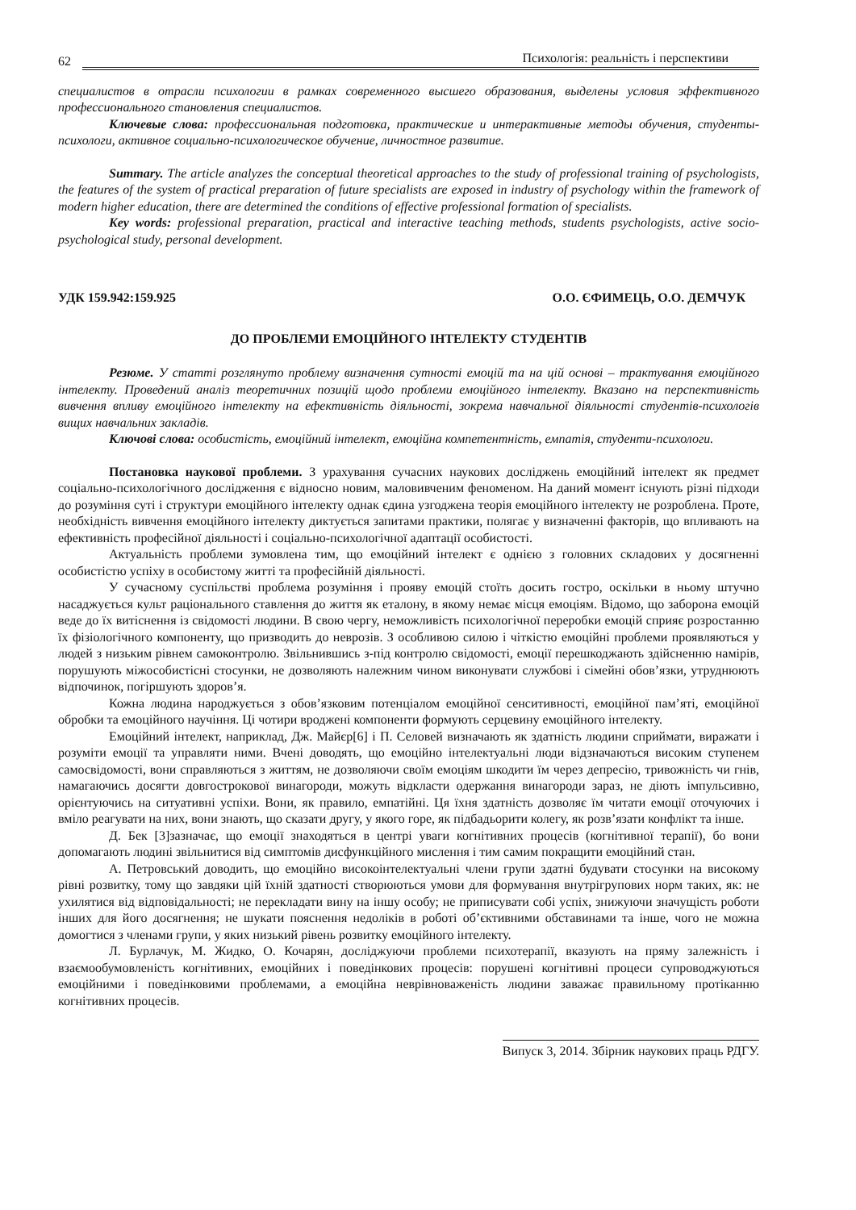62 Психологія: реальність і перспективи
специалистов в отрасли психологии в рамках современного высшего образования, выделены условия эффективного профессионального становления специалистов.
Ключевые слова: профессиональная подготовка, практические и интерактивные методы обучения, студенты-психологи, активное социально-психологическое обучение, личностное развитие.
Summary. The article analyzes the conceptual theoretical approaches to the study of professional training of psychologists, the features of the system of practical preparation of future specialists are exposed in industry of psychology within the framework of modern higher education, there are determined the conditions of effective professional formation of specialists.
Key words: professional preparation, practical and interactive teaching methods, students psychologists, active socio-psychological study, personal development.
УДК 159.942:159.925 О.О. ЄФИМЕЦЬ, О.О. ДЕМЧУК
ДО ПРОБЛЕМИ ЕМОЦІЙНОГО ІНТЕЛЕКТУ СТУДЕНТІВ
Резюме. У статті розглянуто проблему визначення сутності емоцій та на цій основі – трактування емоційного інтелекту. Проведений аналіз теоретичних позицій щодо проблеми емоційного інтелекту. Вказано на перспективність вивчення впливу емоційного інтелекту на ефективність діяльності, зокрема навчальної діяльності студентів-психологів вищих навчальних закладів.
Ключові слова: особистість, емоційний інтелект, емоційна компетентність, емпатія, студенти-психологи.
Постановка наукової проблеми. З урахування сучасних наукових досліджень емоційний інтелект як предмет соціально-психологічного дослідження є відносно новим, маловивченим феноменом. На даний момент існують різні підходи до розуміння суті і структури емоційного інтелекту однак єдина узгоджена теорія емоційного інтелекту не розроблена. Проте, необхідність вивчення емоційного інтелекту диктується запитами практики, полягає у визначенні факторів, що впливають на ефективність професійної діяльності і соціально-психологічної адаптації особистості.
Актуальність проблеми зумовлена тим, що емоційний інтелект є однією з головних складових у досягненні особистістю успіху в особистому житті та професійній діяльності.
У сучасному суспільстві проблема розуміння і прояву емоцій стоїть досить гостро, оскільки в ньому штучно насаджується культ раціонального ставлення до життя як еталону, в якому немає місця емоціям. Відомо, що заборона емоцій веде до їх витіснення із свідомості людини. В свою чергу, неможливість психологічної переробки емоцій сприяє розростанню їх фізіологічного компоненту, що призводить до неврозів. З особливою силою і чіткістю емоційні проблеми проявляються у людей з низьким рівнем самоконтролю. Звільнившись з-під контролю свідомості, емоції перешкоджають здійсненню намірів, порушують міжособистісні стосунки, не дозволяють належним чином виконувати службові і сімейні обов’язки, утруднюють відпочинок, погіршують здоров’я.
Кожна людина народжується з обов’язковим потенціалом емоційної сенситивності, емоційної пам’яті, емоційної обробки та емоційного научіння. Ці чотири вроджені компоненти формують серцевину емоційного інтелекту.
Емоційний інтелект, наприклад, Дж. Майєр[6] і П. Селовей визначають як здатність людини сприймати, виражати і розуміти емоції та управляти ними. Вчені доводять, що емоційно інтелектуальні люди відзначаються високим ступенем самосвідомості, вони справляються з життям, не дозволяючи своїм емоціям шкодити їм через депресію, тривожність чи гнів, намагаючись досягти довгострокової винагороди, можуть відкласти одержання винагороди зараз, не діють імпульсивно, орієнтуючись на ситуативні успіхи. Вони, як правило, емпатійні. Ця їхня здатність дозволяє їм читати емоції оточуючих і вміло реагувати на них, вони знають, що сказати другу, у якого горе, як підбадьорити колегу, як розв’язати конфлікт та інше.
Д. Бек [3]зазначає, що емоції знаходяться в центрі уваги когнітивних процесів (когнітивної терапії), бо вони допомагають людині звільнитися від симптомів дисфункційного мислення і тим самим покращити емоційний стан.
А. Петровський доводить, що емоційно високоінтелектуальні члени групи здатні будувати стосунки на високому рівні розвитку, тому що завдяки цій їхній здатності створюються умови для формування внутрігрупових норм таких, як: не ухилятися від відповідальності; не перекладати вину на іншу особу; не приписувати собі успіх, знижуючи значущість роботи інших для його досягнення; не шукати пояснення недоліків в роботі об’єктивними обставинами та інше, чого не можна домогтися з членами групи, у яких низький рівень розвитку емоційного інтелекту.
Л. Бурлачук, М. Жидко, О. Кочарян, досліджуючи проблеми психотерапії, вказують на пряму залежність і взаємообумовленість когнітивних, емоційних і поведінкових процесів: порушені когнітивні процеси супроводжуються емоційними і поведінковими проблемами, а емоційна неврівноваженість людини заважає правильному протіканню когнітивних процесів.
Випуск 3, 2014. Збірник наукових праць РДГУ.